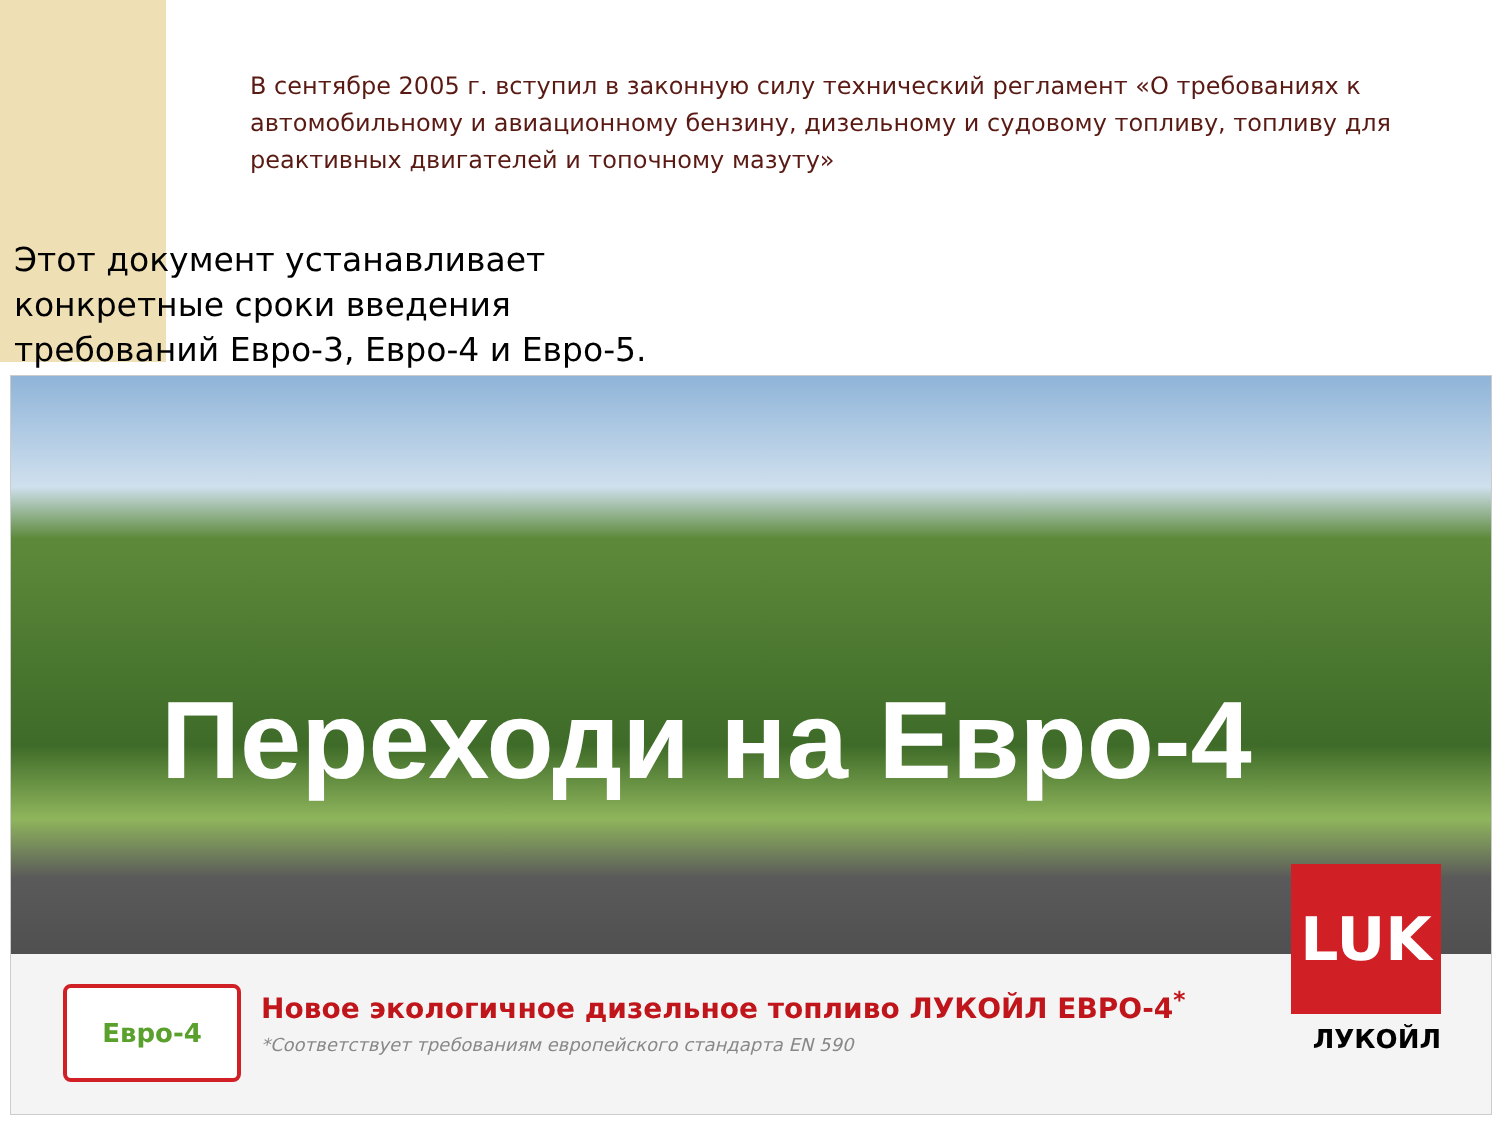В сентябре 2005 г. вступил в законную силу технический регламент «О требованиях к автомобильному и авиационному бензину, дизельному и судовому топливу, топливу для реактивных двигателей и топочному мазуту»
Этот документ устанавливает конкретные сроки введения требований Евро-3, Евро-4 и Евро-5.
Переходи на Евро-4
Евро-4
Новое экологичное дизельное топливо ЛУКОЙЛ ЕВРО-4<sup>*</sup>
*Соответствует требованиям европейского стандарта EN 590
LUK
ЛУКОЙЛ